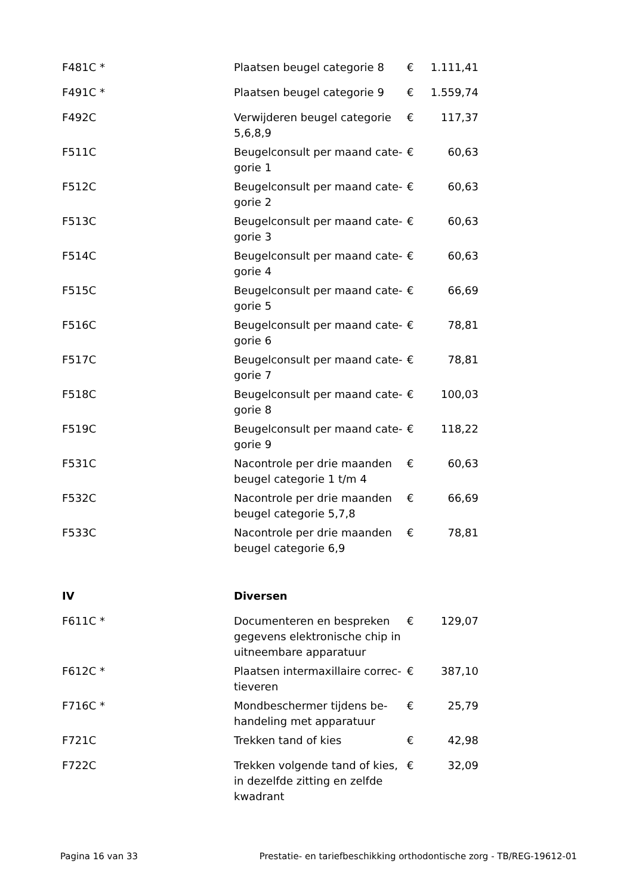| F481C * | Plaatsen beugel categorie 8 | € | 1.111,41 |
| F491C * | Plaatsen beugel categorie 9 | € | 1.559,74 |
| F492C | Verwijderen beugel categorie 5,6,8,9 | € | 117,37 |
| F511C | Beugelconsult per maand cate-gorie 1 | € | 60,63 |
| F512C | Beugelconsult per maand cate-gorie 2 | € | 60,63 |
| F513C | Beugelconsult per maand cate-gorie 3 | € | 60,63 |
| F514C | Beugelconsult per maand cate-gorie 4 | € | 60,63 |
| F515C | Beugelconsult per maand cate-gorie 5 | € | 66,69 |
| F516C | Beugelconsult per maand cate-gorie 6 | € | 78,81 |
| F517C | Beugelconsult per maand cate-gorie 7 | € | 78,81 |
| F518C | Beugelconsult per maand cate-gorie 8 | € | 100,03 |
| F519C | Beugelconsult per maand cate-gorie 9 | € | 118,22 |
| F531C | Nacontrole per drie maanden beugel categorie 1 t/m 4 | € | 60,63 |
| F532C | Nacontrole per drie maanden beugel categorie 5,7,8 | € | 66,69 |
| F533C | Nacontrole per drie maanden beugel categorie 6,9 | € | 78,81 |
| IV | Diversen | | |
| F611C * | Documenteren en bespreken gegevens elektronische chip in uitneembare apparatuur | € | 129,07 |
| F612C * | Plaatsen intermaxillaire correc-tieveren | € | 387,10 |
| F716C * | Mondbeschermer tijdens be-handeling met apparatuur | € | 25,79 |
| F721C | Trekken tand of kies | € | 42,98 |
| F722C | Trekken volgende tand of kies, in dezelfde zitting en zelfde kwadrant | € | 32,09 |
Pagina 16 van 33 Prestatie- en tariefbeschikking orthodontische zorg - TB/REG-19612-01